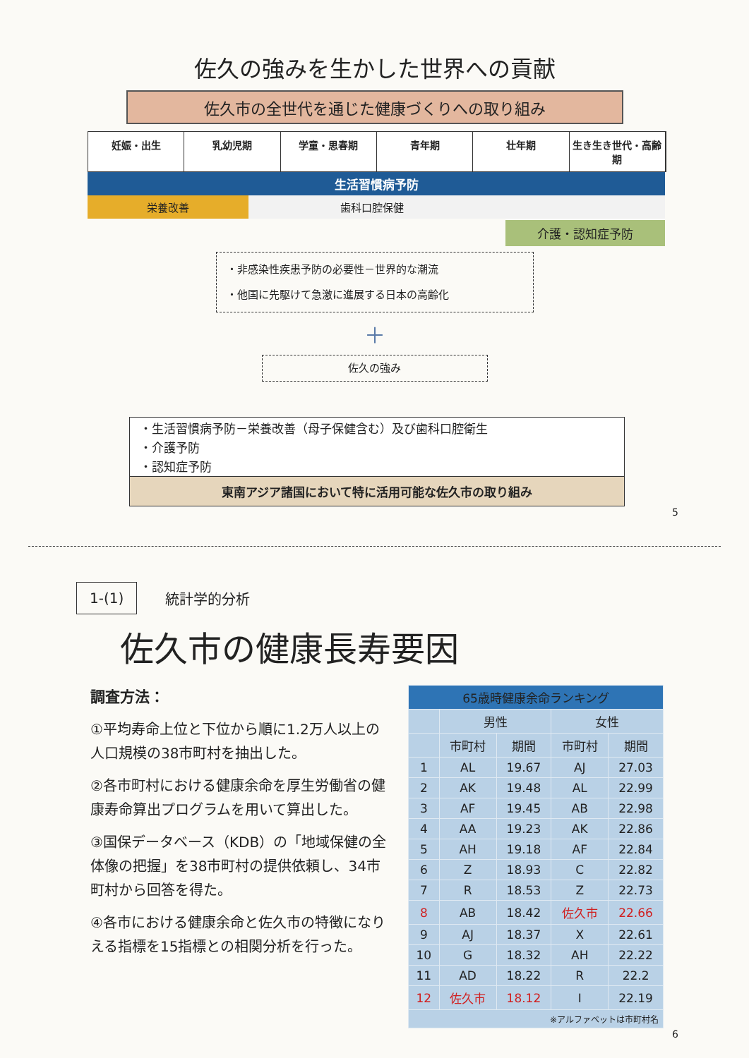佐久の強みを生かした世界への貢献
佐久市の全世代を通じた健康づくりへの取り組み
妊娠・出生 乳幼児期 学童・思春期 青年期 壮年期 生き生き世代・高齢期
生活習慣病予防
栄養改善 歯科口腔保健
介護・認知症予防
・非感染性疾患予防の必要性－世界的な潮流
・他国に先駆けて急激に進展する日本の高齢化
＋
佐久の強み
・生活習慣病予防－栄養改善（母子保健含む）及び歯科口腔衛生
・介護予防
・認知症予防
東南アジア諸国において特に活用可能な佐久市の取り組み
5
1-(1) 統計学的分析
佐久市の健康長寿要因
調査方法：
①平均寿命上位と下位から順に1.2万人以上の人口規模の38市町村を抽出した。
②各市町村における健康余命を厚生労働省の健康寿命算出プログラムを用いて算出した。
③国保データベース（KDB）の「地域保健の全体像の把握」を38市町村の提供依頼し、34市町村から回答を得た。
④各市における健康余命と佐久市の特徴になりえる指標を15指標との相関分析を行った。
| 65歳時健康余命ランキング | | | | |
| --- | --- | --- | --- | --- |
| | 男性 | | 女性 | |
| | 市町村 | 期間 | 市町村 | 期間 |
| 1 | AL | 19.67 | AJ | 27.03 |
| 2 | AK | 19.48 | AL | 22.99 |
| 3 | AF | 19.45 | AB | 22.98 |
| 4 | AA | 19.23 | AK | 22.86 |
| 5 | AH | 19.18 | AF | 22.84 |
| 6 | Z | 18.93 | C | 22.82 |
| 7 | R | 18.53 | Z | 22.73 |
| 8 | AB | 18.42 | 佐久市 | 22.66 |
| 9 | AJ | 18.37 | X | 22.61 |
| 10 | G | 18.32 | AH | 22.22 |
| 11 | AD | 18.22 | R | 22.2 |
| 12 | 佐久市 | 18.12 | I | 22.19 |
| ※アルファベットは市町村名 | | | | |
6